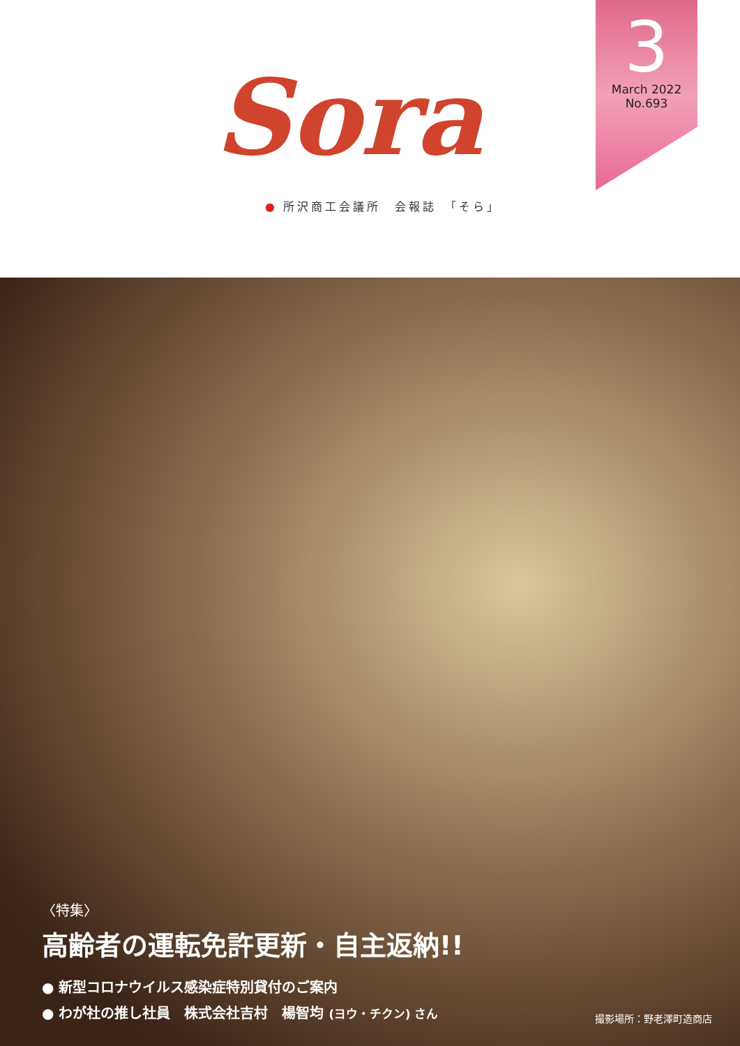3
March 2022
No.693
Sora
● 所沢商工会議所　会報誌　「そら」
〈特集〉
高齢者の運転免許更新・自主返納!!
● 新型コロナウイルス感染症特別貸付のご案内
● わが社の推し社員　株式会社吉村　楊智均 (ヨウ・チクン) さん
撮影場所：野老澤町造商店